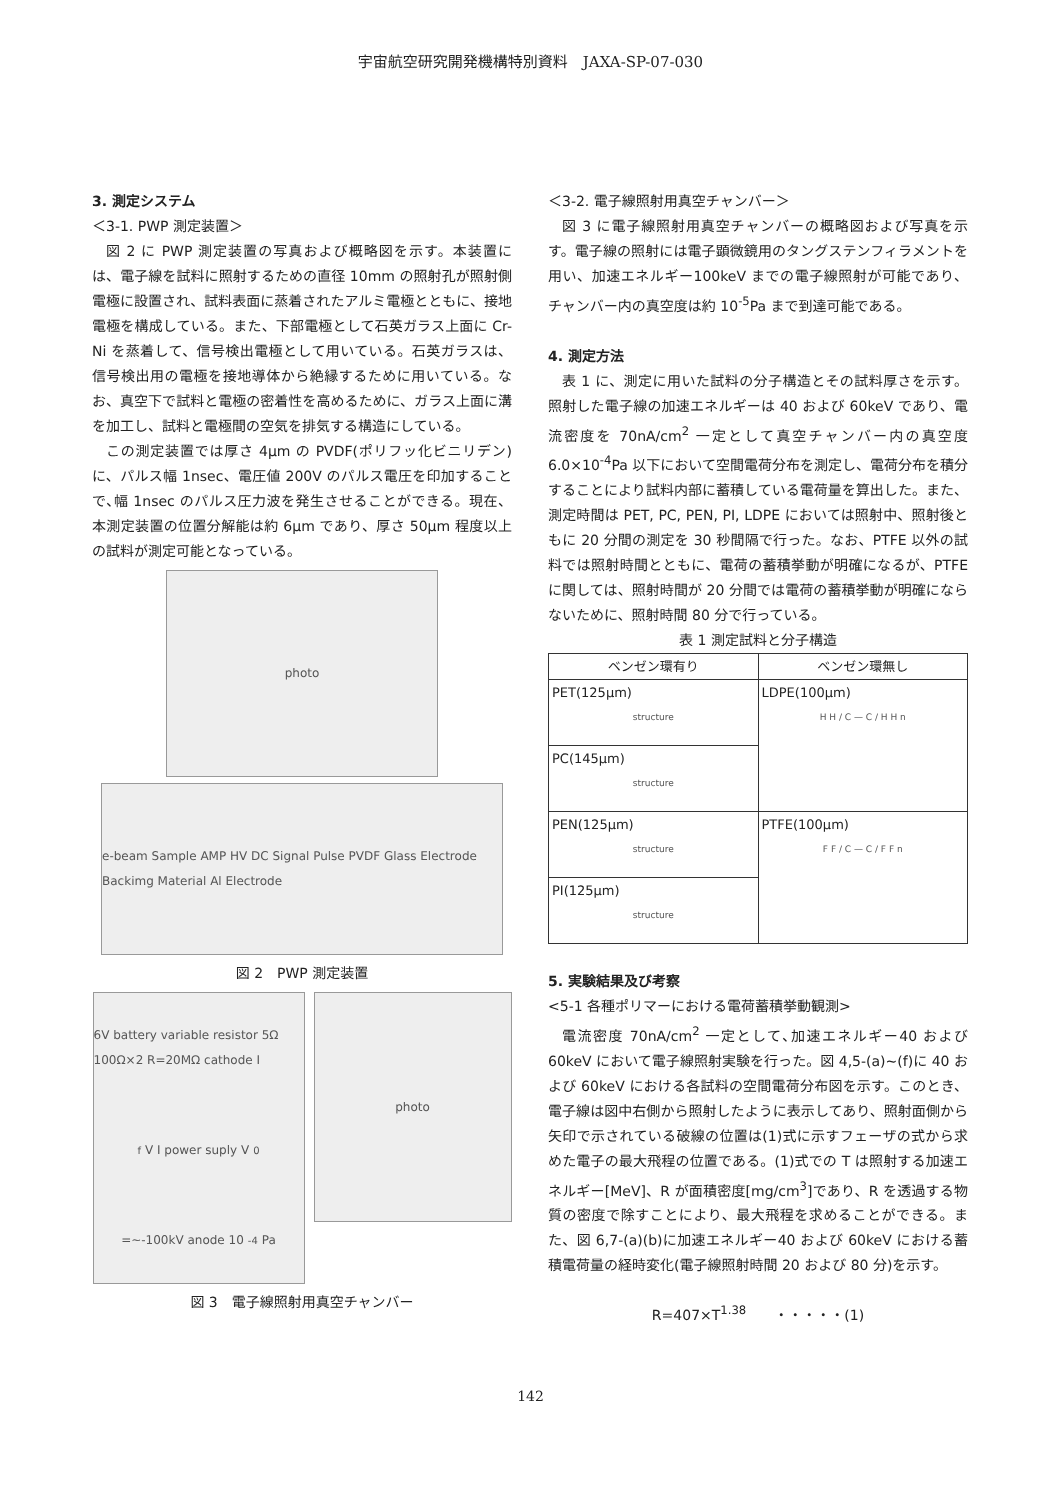宇宙航空研究開発機構特別資料　JAXA-SP-07-030
3. 測定システム
＜3-1. PWP 測定装置＞
図 2 に PWP 測定装置の写真および概略図を示す。本装置には、電子線を試料に照射するための直径 10mm の照射孔が照射側電極に設置され、試料表面に蒸着されたアルミ電極とともに、接地電極を構成している。また、下部電極として石英ガラス上面に Cr-Ni を蒸着して、信号検出電極として用いている。石英ガラスは、信号検出用の電極を接地導体から絶縁するために用いている。なお、真空下で試料と電極の密着性を高めるために、ガラス上面に溝を加工し、試料と電極間の空気を排気する構造にしている。
この測定装置では厚さ 4μm の PVDF(ポリフッ化ビニリデン)に、パルス幅 1nsec、電圧値 200V のパルス電圧を印加することで､幅 1nsec のパルス圧力波を発生させることができる。現在、本測定装置の位置分解能は約 6μm であり、厚さ 50μm 程度以上の試料が測定可能となっている。
photo
e-beam Sample AMP HV DC Signal Pulse PVDF Glass Electrode Backimg Material Al Electrode
図 2　PWP 測定装置
6V battery variable resistor 5Ω 100Ω×2 R=20MΩ cathode I<sub>f</sub> V I power suply V<sub>0</sub>=~-100kV anode 10<sup>-4</sup>Pa
photo
図 3　電子線照射用真空チャンバー
＜3-2. 電子線照射用真空チャンバー＞
図 3 に電子線照射用真空チャンバーの概略図および写真を示す。電子線の照射には電子顕微鏡用のタングステンフィラメントを用い、加速エネルギー100keV までの電子線照射が可能であり、チャンバー内の真空度は約 10<sup>-5</sup>Pa まで到達可能である。
4. 測定方法
表 1 に、測定に用いた試料の分子構造とその試料厚さを示す。照射した電子線の加速エネルギーは 40 および 60keV であり、電流密度を 70nA/cm<sup>2</sup> 一定として真空チャンバー内の真空度 6.0×10<sup>-4</sup>Pa 以下において空間電荷分布を測定し、電荷分布を積分することにより試料内部に蓄積している電荷量を算出した。また、測定時間は PET, PC, PEN, PI, LDPE においては照射中、照射後ともに 20 分間の測定を 30 秒間隔で行った。なお、PTFE 以外の試料では照射時間とともに、電荷の蓄積挙動が明確になるが、PTFE に関しては、照射時間が 20 分間では電荷の蓄積挙動が明確にならないために、照射時間 80 分で行っている。
表 1 測定試料と分子構造
| ベンゼン環有り | ベンゼン環無し |
| --- | --- |
| PET(125μm) structure | LDPE(100μm) H H / C — C / H H n |
| PC(145μm) structure | |
| PEN(125μm) structure | PTFE(100μm) F F / C — C / F F n |
| PI(125μm) structure | |
5. 実験結果及び考察
<5-1 各種ポリマーにおける電荷蓄積挙動観測>
電流密度 70nA/cm<sup>2</sup> 一定として､加速エネルギー40 および 60keV において電子線照射実験を行った。図 4,5-(a)~(f)に 40 および 60keV における各試料の空間電荷分布図を示す。このとき、電子線は図中右側から照射したように表示してあり、照射面側から矢印で示されている破線の位置は(1)式に示すフェーザの式から求めた電子の最大飛程の位置である。(1)式での T は照射する加速エネルギー[MeV]、R が面積密度[mg/cm<sup>3</sup>]であり、R を透過する物質の密度で除すことにより、最大飛程を求めることができる。また、図 6,7-(a)(b)に加速エネルギー40 および 60keV における蓄積電荷量の経時変化(電子線照射時間 20 および 80 分)を示す。
R=407×T<sup>1.38</sup>　　・・・・・(1)
142